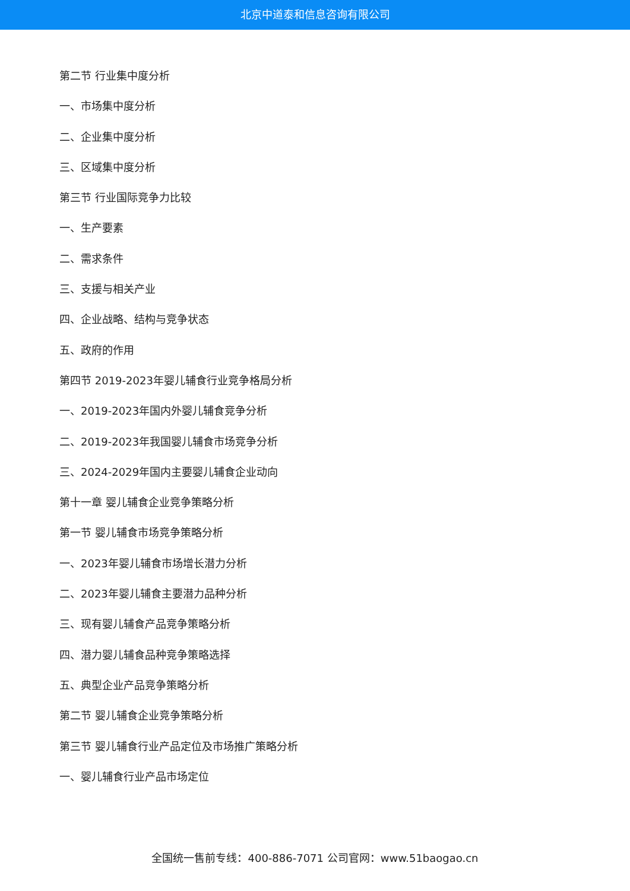北京中道泰和信息咨询有限公司
第二节 行业集中度分析
一、市场集中度分析
二、企业集中度分析
三、区域集中度分析
第三节 行业国际竞争力比较
一、生产要素
二、需求条件
三、支援与相关产业
四、企业战略、结构与竞争状态
五、政府的作用
第四节 2019-2023年婴儿辅食行业竞争格局分析
一、2019-2023年国内外婴儿辅食竞争分析
二、2019-2023年我国婴儿辅食市场竞争分析
三、2024-2029年国内主要婴儿辅食企业动向
第十一章 婴儿辅食企业竞争策略分析
第一节 婴儿辅食市场竞争策略分析
一、2023年婴儿辅食市场增长潜力分析
二、2023年婴儿辅食主要潜力品种分析
三、现有婴儿辅食产品竞争策略分析
四、潜力婴儿辅食品种竞争策略选择
五、典型企业产品竞争策略分析
第二节 婴儿辅食企业竞争策略分析
第三节 婴儿辅食行业产品定位及市场推广策略分析
一、婴儿辅食行业产品市场定位
全国统一售前专线：400-886-7071 公司官网：www.51baogao.cn